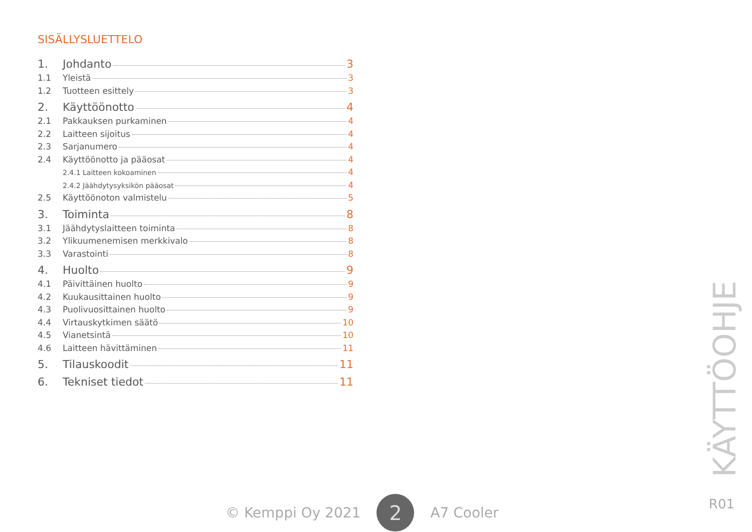SISÄLLYSLUETTELO
1. Johdanto 3
1.1 Yleistä 3
1.2 Tuotteen esittely 3
2. Käyttöönotto 4
2.1 Pakkauksen purkaminen 4
2.2 Laitteen sijoitus 4
2.3 Sarjanumero 4
2.4 Käyttöönotto ja pääosat 4
2.4.1 Laitteen kokoaminen 4
2.4.2 Jäähdytysyksikön pääosat 4
2.5 Käyttöönoton valmistelu 5
3. Toiminta 8
3.1 Jäähdytyslaitteen toiminta 8
3.2 Ylikuumenemisen merkkivalo 8
3.3 Varastointi 8
4. Huolto 9
4.1 Päivittäinen huolto 9
4.2 Kuukausittainen huolto 9
4.3 Puolivuosittainen huolto 9
4.4 Virtauskytkimen säätö 10
4.5 Vianetsintä 10
4.6 Laitteen hävittäminen 11
5. Tilauskoodit 11
6. Tekniset tiedot 11
© Kemppi Oy 2021 2 A7 Cooler
KÄYTTÖOHJE
R01